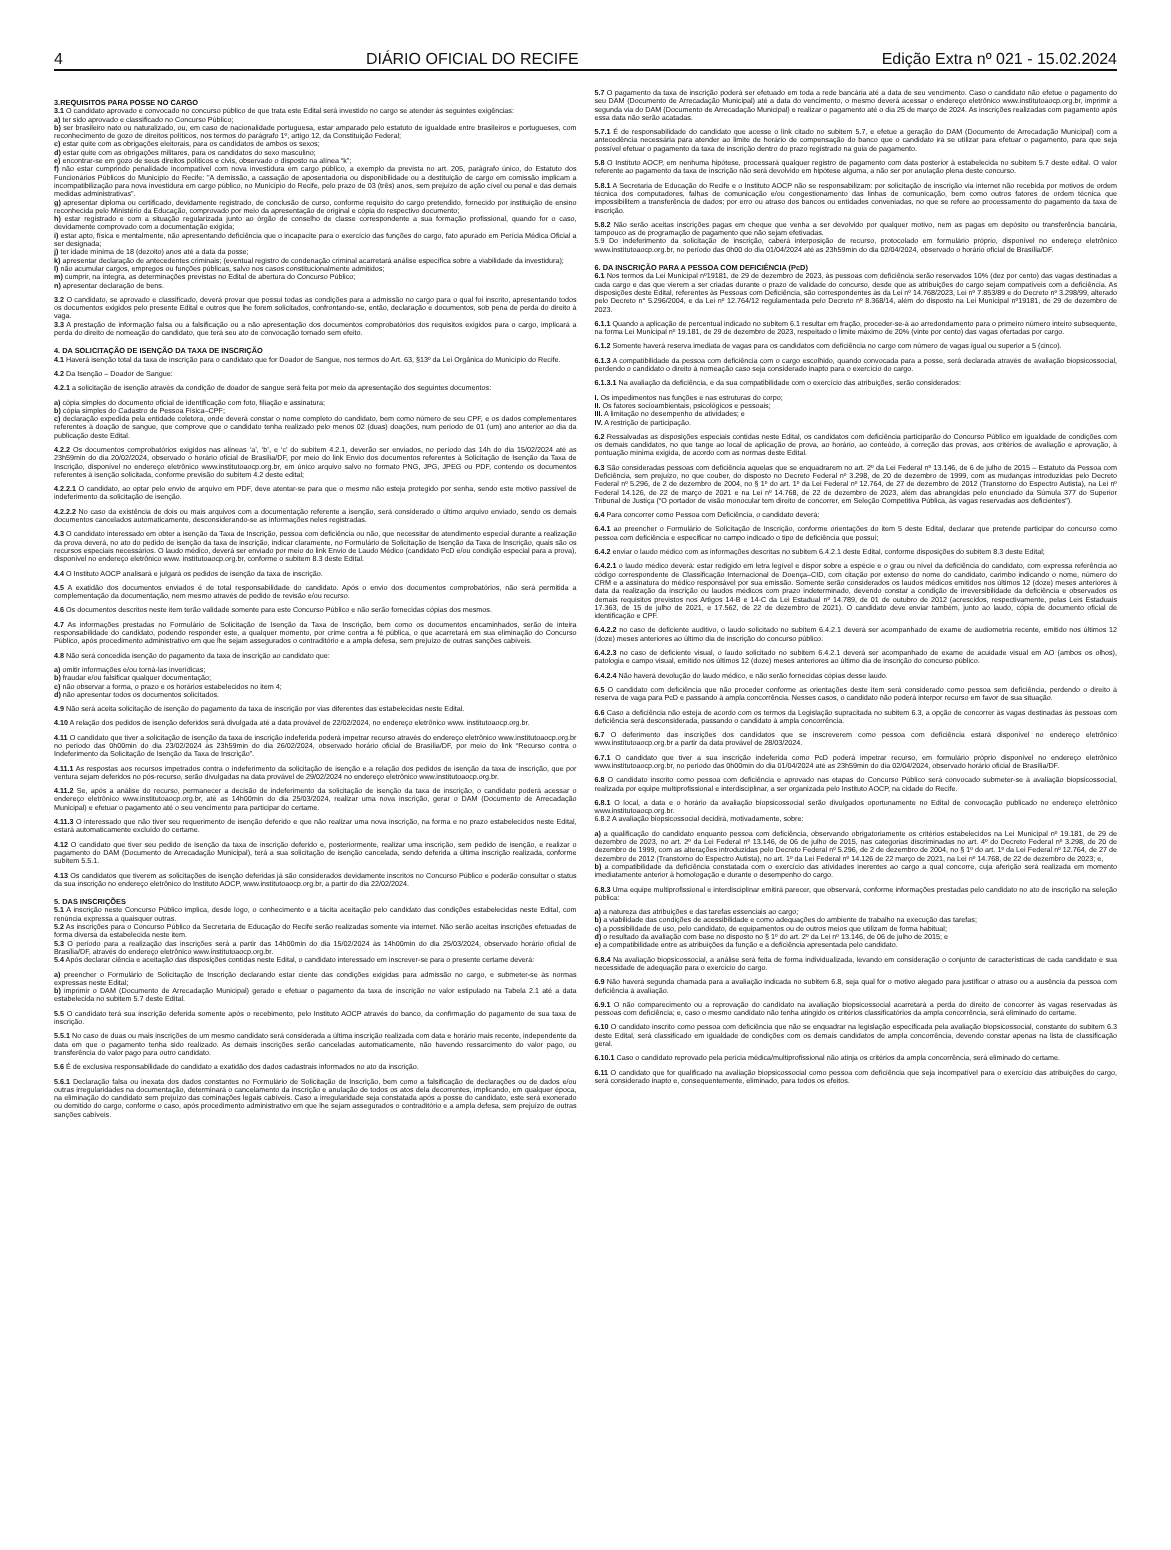4 DIÁRIO OFICIAL DO RECIFE Edição Extra nº 021 - 15.02.2024
3.REQUISITOS PARA POSSE NO CARGO
3.1 O candidato aprovado e convocado no concurso público de que trata este Edital será investido no cargo se atender às seguintes exigências:
a) ter sido aprovado e classificado no Concurso Público;
b) ser brasileiro nato ou naturalizado, ou, em caso de nacionalidade portuguesa, estar amparado pelo estatuto de igualdade entre brasileiros e portugueses, com reconhecimento de gozo de direitos políticos, nos termos do parágrafo 1º, artigo 12, da Constituição Federal;
c) estar quite com as obrigações eleitorais, para os candidatos de ambos os sexos;
d) estar quite com as obrigações militares, para os candidatos do sexo masculino;
e) encontrar-se em gozo de seus direitos políticos e civis, observado o disposto na alínea “k”;
f) não estar cumprindo penalidade incompatível com nova investidura em cargo público, a exemplo da prevista no art. 205, parágrafo único, do Estatuto dos Funcionários Públicos do Município do Recife: "A demissão, a cassação de aposentadoria ou disponibilidade ou a destituição de cargo em comissão implicam a incompatibilização para nova investidura em cargo público, no Município do Recife, pelo prazo de 03 (três) anos, sem prejuízo de ação cível ou penal e das demais medidas administrativas".
g) apresentar diploma ou certificado, devidamente registrado, de conclusão de curso, conforme requisito do cargo pretendido, fornecido por instituição de ensino reconhecida pelo Ministério da Educação, comprovado por meio da apresentação de original e cópia do respectivo documento;
h) estar registrado e com a situação regularizada junto ao órgão de conselho de classe correspondente a sua formação profissional, quando for o caso, devidamente comprovado com a documentação exigida;
i) estar apto, física e mentalmente, não apresentando deficiência que o incapacite para o exercício das funções do cargo, fato apurado em Perícia Médica Oficial a ser designada;
j) ter idade mínima de 18 (dezoito) anos até a data da posse;
k) apresentar declaração de antecedentes criminais; (eventual registro de condenação criminal acarretará análise específica sobre a viabilidade da investidura);
l) não acumular cargos, empregos ou funções públicas, salvo nos casos constitucionalmente admitidos;
m) cumprir, na íntegra, as determinações previstas no Edital de abertura do Concurso Público;
n) apresentar declaração de bens.
3.2 O candidato, se aprovado e classificado, deverá provar que possui todas as condições para a admissão no cargo para o qual foi inscrito, apresentando todos os documentos exigidos pelo presente Edital e outros que lhe forem solicitados, confrontando-se, então, declaração e documentos, sob pena de perda do direito à vaga.
3.3 A prestação de informação falsa ou a falsificação ou a não apresentação dos documentos comprobatórios dos requisitos exigidos para o cargo, implicará a perda do direito de nomeação do candidato, que terá seu ato de convocação tornado sem efeito.
4. DA SOLICITAÇÃO DE ISENÇÃO DA TAXA DE INSCRIÇÃO
4.1 Haverá isenção total da taxa de inscrição para o candidato que for Doador de Sangue, nos termos do Art. 63, §13º da Lei Orgânica do Município do Recife.
4.2 Da Isenção – Doador de Sangue:
4.2.1 a solicitação de isenção através da condição de doador de sangue será feita por meio da apresentação dos seguintes documentos:
a) cópia simples do documento oficial de identificação com foto, filiação e assinatura;
b) cópia simples do Cadastro de Pessoa Física–CPF;
c) declaração expedida pela entidade coletora, onde deverá constar o nome completo do candidato, bem como número de seu CPF, e os dados complementares referentes à doação de sangue, que comprove que o candidato tenha realizado pelo menos 02 (duas) doações, num período de 01 (um) ano anterior ao dia da publicação deste Edital.
4.2.2 Os documentos comprobatórios exigidos nas alíneas ‘a’, ‘b’, e ‘c’ do subitem 4.2.1, deverão ser enviados, no período das 14h do dia 15/02/2024 até as 23h59min do dia 20/02/2024, observado o horário oficial de Brasília/DF, por meio do link Envio dos documentos referentes à Solicitação de Isenção da Taxa de Inscrição, disponível no endereço eletrônico www.institutoaocp.org.br, em único arquivo salvo no formato PNG, JPG, JPEG ou PDF, contendo os documentos referentes à isenção solicitada, conforme previsão do subitem 4.2 deste edital;
4.2.2.1 O candidato, ao optar pelo envio de arquivo em PDF, deve atentar-se para que o mesmo não esteja protegido por senha, sendo este motivo passível de indeferimento da solicitação de isenção.
4.2.2.2 No caso da existência de dois ou mais arquivos com a documentação referente a isenção, será considerado o último arquivo enviado, sendo os demais documentos cancelados automaticamente, desconsiderando-se as informações neles registradas.
4.3 O candidato interessado em obter a isenção da Taxa de Inscrição, pessoa com deficiência ou não, que necessitar de atendimento especial durante a realização da prova deverá, no ato do pedido de isenção da taxa de inscrição, indicar claramente, no Formulário de Solicitação de Isenção da Taxa de Inscrição, quais são os recursos especiais necessários. O laudo médico, deverá ser enviado por meio do link Envio de Laudo Médico (candidato PcD e/ou condição especial para a prova), disponível no endereço eletrônico www. institutoaocp.org.br, conforme o subitem 8.3 deste Edital.
4.4 O Instituto AOCP analisará e julgará os pedidos de isenção da taxa de inscrição.
4.5 A exatidão dos documentos enviados é de total responsabilidade do candidato. Após o envio dos documentos comprobatórios, não será permitida a complementação da documentação, nem mesmo através de pedido de revisão e/ou recurso.
4.6 Os documentos descritos neste item terão validade somente para este Concurso Público e não serão fornecidas cópias dos mesmos.
4.7 As informações prestadas no Formulário de Solicitação de Isenção da Taxa de Inscrição, bem como os documentos encaminhados, serão de inteira responsabilidade do candidato, podendo responder este, a qualquer momento, por crime contra a fé pública, o que acarretará em sua eliminação do Concurso Público, após procedimento administrativo em que lhe sejam assegurados o contraditório e a ampla defesa, sem prejuízo de outras sanções cabíveis.
4.8 Não será concedida isenção do pagamento da taxa de inscrição ao candidato que:
a) omitir informações e/ou torná-las inverídicas;
b) fraudar e/ou falsificar qualquer documentação;
c) não observar a forma, o prazo e os horários estabelecidos no item 4;
d) não apresentar todos os documentos solicitados.
4.9 Não será aceita solicitação de isenção do pagamento da taxa de inscrição por vias diferentes das estabelecidas neste Edital.
4.10 A relação dos pedidos de isenção deferidos será divulgada até a data provável de 22/02/2024, no endereço eletrônico www. institutoaocp.org.br.
4.11 O candidato que tiver a solicitação de isenção da taxa de inscrição indeferida poderá impetrar recurso através do endereço eletrônico www.institutoaocp.org.br no período das 0h00min do dia 23/02/2024 às 23h59min do dia 26/02/2024, observado horário oficial de Brasília/DF, por meio do link “Recurso contra o Indeferimento da Solicitação de Isenção da Taxa de Inscrição”.
4.11.1 As respostas aos recursos impetrados contra o indeferimento da solicitação de isenção e a relação dos pedidos de isenção da taxa de inscrição, que por ventura sejam deferidos no pós-recurso, serão divulgadas na data provável de 29/02/2024 no endereço eletrônico www.institutoaocp.org.br.
4.11.2 Se, após a análise do recurso, permanecer a decisão de indeferimento da solicitação de isenção da taxa de inscrição, o candidato poderá acessar o endereço eletrônico www.institutoaocp.org.br, até as 14h00min do dia 25/03/2024, realizar uma nova inscrição, gerar o DAM (Documento de Arrecadação Municipal) e efetuar o pagamento até o seu vencimento para participar do certame.
4.11.3 O interessado que não tiver seu requerimento de isenção deferido e que não realizar uma nova inscrição, na forma e no prazo estabelecidos neste Edital, estará automaticamente excluído do certame.
4.12 O candidato que tiver seu pedido de isenção da taxa de inscrição deferido e, posteriormente, realizar uma inscrição, sem pedido de isenção, e realizar o pagamento do DAM (Documento de Arrecadação Municipal), terá a sua solicitação de isenção cancelada, sendo deferida a última inscrição realizada, conforme subitem 5.5.1.
4.13 Os candidatos que tiverem as solicitações de isenção deferidas já são considerados devidamente inscritos no Concurso Público e poderão consultar o status da sua inscrição no endereço eletrônico do Instituto AOCP, www.institutoaocp.org.br, a partir do dia 22/02/2024.
5. DAS INSCRIÇÕES
5.1 A inscrição neste Concurso Público implica, desde logo, o conhecimento e a tácita aceitação pelo candidato das condições estabelecidas neste Edital, com renúncia expressa a quaisquer outras.
5.2 As inscrições para o Concurso Público da Secretaria de Educação do Recife serão realizadas somente via internet. Não serão aceitas inscrições efetuadas de forma diversa da estabelecida neste item.
5.3 O período para a realização das inscrições será a partir das 14h00min do dia 15/02/2024 às 14h00min do dia 25/03/2024, observado horário oficial de Brasília/DF, através do endereço eletrônico www.institutoaocp.org.br.
5.4 Após declarar ciência e aceitação das disposições contidas neste Edital, o candidato interessado em inscrever-se para o presente certame deverá:
a) preencher o Formulário de Solicitação de Inscrição declarando estar ciente das condições exigidas para admissão no cargo, e submeter-se às normas expressas neste Edital;
b) imprimir o DAM (Documento de Arrecadação Municipal) gerado e efetuar o pagamento da taxa de inscrição no valor estipulado na Tabela 2.1 até a data estabelecida no subitem 5.7 deste Edital.
5.5 O candidato terá sua inscrição deferida somente após o recebimento, pelo Instituto AOCP através do banco, da confirmação do pagamento de sua taxa de inscrição.
5.5.1 No caso de duas ou mais inscrições de um mesmo candidato será considerada a última inscrição realizada com data e horário mais recente, independente da data em que o pagamento tenha sido realizado. As demais inscrições serão canceladas automaticamente, não havendo ressarcimento do valor pago, ou transferência do valor pago para outro candidato.
5.6 É de exclusiva responsabilidade do candidato a exatidão dos dados cadastrais informados no ato da inscrição.
5.6.1 Declaração falsa ou inexata dos dados constantes no Formulário de Solicitação de Inscrição, bem como a falsificação de declarações ou de dados e/ou outras irregularidades na documentação, determinará o cancelamento da inscrição e anulação de todos os atos dela decorrentes, implicando, em qualquer época, na eliminação do candidato sem prejuízo das cominações legais cabíveis. Caso a irregularidade seja constatada após a posse do candidato, este será exonerado ou demitido do cargo, conforme o caso, após procedimento administrativo em que lhe sejam assegurados o contraditório e a ampla defesa, sem prejuízo de outras sanções cabíveis.
5.7 O pagamento da taxa de inscrição poderá ser efetuado em toda a rede bancária até a data de seu vencimento. Caso o candidato não efetue o pagamento do seu DAM (Documento de Arrecadação Municipal) até a data do vencimento, o mesmo deverá acessar o endereço eletrônico www.institutoaocp.org.br, imprimir a segunda via do DAM (Documento de Arrecadação Municipal) e realizar o pagamento até o dia 25 de março de 2024. As inscrições realizadas com pagamento após essa data não serão acatadas.
5.7.1 É de responsabilidade do candidato que acesse o link citado no subitem 5.7, e efetue a geração do DAM (Documento de Arrecadação Municipal) com a antecedência necessária para atender ao limite de horário de compensação do banco que o candidato irá se utilizar para efetuar o pagamento, para que seja possível efetuar o pagamento da taxa de inscrição dentro do prazo registrado na guia de pagamento.
5.8 O Instituto AOCP, em nenhuma hipótese, processará qualquer registro de pagamento com data posterior à estabelecida no subitem 5.7 deste edital. O valor referente ao pagamento da taxa de inscrição não será devolvido em hipótese alguma, a não ser por anulação plena deste concurso.
5.8.1 A Secretaria de Educação do Recife e o Instituto AOCP não se responsabilizam: por solicitação de inscrição via internet não recebida por motivos de ordem técnica dos computadores, falhas de comunicação e/ou congestionamento das linhas de comunicação, bem como outros fatores de ordem técnica que impossibilitem a transferência de dados; por erro ou atraso dos bancos ou entidades conveniadas, no que se refere ao processamento do pagamento da taxa de inscrição.
5.8.2 Não serão aceitas inscrições pagas em cheque que venha a ser devolvido por qualquer motivo, nem as pagas em depósito ou transferência bancária, tampouco as de programação de pagamento que não sejam efetivadas.
5.9 Do indeferimento da solicitação de inscrição, caberá interposição de recurso, protocolado em formulário próprio, disponível no endereço eletrônico www.institutoaocp.org.br, no período das 0h00 do dia 01/04/2024 até as 23h59min do dia 02/04/2024, observado o horário oficial de Brasília/DF.
6. DA INSCRIÇÃO PARA A PESSOA COM DEFICIÊNCIA (PcD)
6.1 Nos termos da Lei Municipal nº19181, de 29 de dezembro de 2023, às pessoas com deficiência serão reservados 10% (dez por cento) das vagas destinadas a cada cargo e das que vierem a ser criadas durante o prazo de validade do concurso, desde que as atribuições do cargo sejam compatíveis com a deficiência. As disposições deste Edital, referentes às Pessoas com Deficiência, são correspondentes às da Lei nº 14.768/2023, Lei nº 7.853/89 e do Decreto nº 3.298/99, alterado pelo Decreto n° 5.296/2004, e da Lei nº 12.764/12 regulamentada pelo Decreto nº 8.368/14, além do disposto na Lei Municipal nº19181, de 29 de dezembro de 2023.
6.1.1 Quando a aplicação de percentual indicado no subitem 6.1 resultar em fração, proceder-se-á ao arredondamento para o primeiro número inteiro subsequente, na forma Lei Municipal nº 19.181, de 29 de dezembro de 2023, respeitado o limite máximo de 20% (vinte por cento) das vagas ofertadas por cargo.
6.1.2 Somente haverá reserva imediata de vagas para os candidatos com deficiência no cargo com número de vagas igual ou superior a 5 (cinco).
6.1.3 A compatibilidade da pessoa com deficiência com o cargo escolhido, quando convocada para a posse, será declarada através de avaliação biopsicossocial, perdendo o candidato o direito à nomeação caso seja considerado inapto para o exercício do cargo.
6.1.3.1 Na avaliação da deficiência, e da sua compatibilidade com o exercício das atribuições, serão considerados:
I. Os impedimentos nas funções e nas estruturas do corpo;
II. Os fatores socioambientais, psicológicos e pessoais;
III. A limitação no desempenho de atividades; e
IV. A restrição de participação.
6.2 Ressalvadas as disposições especiais contidas neste Edital, os candidatos com deficiência participarão do Concurso Público em igualdade de condições com os demais candidatos, no que tange ao local de aplicação de prova, ao horário, ao conteúdo, à correção das provas, aos critérios de avaliação e aprovação, à pontuação mínima exigida, de acordo com as normas deste Edital.
6.3 São consideradas pessoas com deficiência aquelas que se enquadrarem no art. 2º da Lei Federal nº 13.146, de 6 de julho de 2015 – Estatuto da Pessoa com Deficiência, sem prejuízo, no que couber, do disposto no Decreto Federal nº 3.298, de 20 de dezembro de 1999, com as mudanças introduzidas pelo Decreto Federal nº 5.296, de 2 de dezembro de 2004, no § 1º do art. 1º da Lei Federal nº 12.764, de 27 de dezembro de 2012 (Transtorno do Espectro Autista), na Lei nº Federal 14.126, de 22 de março de 2021 e na Lei nº 14.768, de 22 de dezembro de 2023, além das abrangidas pelo enunciado da Súmula 377 do Superior Tribunal de Justiça (“O portador de visão monocular tem direito de concorrer, em Seleção Competitiva Pública, às vagas reservadas aos deficientes”).
6.4 Para concorrer como Pessoa com Deficiência, o candidato deverá:
6.4.1 ao preencher o Formulário de Solicitação de Inscrição, conforme orientações do item 5 deste Edital, declarar que pretende participar do concurso como pessoa com deficiência e especificar no campo indicado o tipo de deficiência que possui;
6.4.2 enviar o laudo médico com as informações descritas no subitem 6.4.2.1 deste Edital, conforme disposições do subitem 8.3 deste Edital;
6.4.2.1 o laudo médico deverá: estar redigido em letra legível e dispor sobre a espécie e o grau ou nível da deficiência do candidato, com expressa referência ao código correspondente de Classificação Internacional de Doença–CID, com citação por extenso do nome do candidato, carimbo indicando o nome, número do CRM e a assinatura do médico responsável por sua emissão. Somente serão considerados os laudos médicos emitidos nos últimos 12 (doze) meses anteriores à data da realização da inscrição ou laudos médicos com prazo indeterminado, devendo constar a condição de irreversibilidade da deficiência e observados os demais requisitos previstos nos Artigos 14-B e 14-C da Lei Estadual nº 14.789, de 01 de outubro de 2012 (acrescidos, respectivamente, pelas Leis Estaduais 17.363, de 15 de julho de 2021, e 17.562, de 22 de dezembro de 2021). O candidato deve enviar também, junto ao laudo, cópia de documento oficial de identificação e CPF.
6.4.2.2 no caso de deficiente auditivo, o laudo solicitado no subitem 6.4.2.1 deverá ser acompanhado de exame de audiometria recente, emitido nos últimos 12 (doze) meses anteriores ao último dia de inscrição do concurso público.
6.4.2.3 no caso de deficiente visual, o laudo solicitado no subitem 6.4.2.1 deverá ser acompanhado de exame de acuidade visual em AO (ambos os olhos), patologia e campo visual, emitido nos últimos 12 (doze) meses anteriores ao último dia de inscrição do concurso público.
6.4.2.4 Não haverá devolução do laudo médico, e não serão fornecidas cópias desse laudo.
6.5 O candidato com deficiência que não proceder conforme as orientações deste item será considerado como pessoa sem deficiência, perdendo o direito à reserva de vaga para PcD e passando à ampla concorrência. Nesses casos, o candidato não poderá interpor recurso em favor de sua situação.
6.6 Caso a deficiência não esteja de acordo com os termos da Legislação supracitada no subitem 6.3, a opção de concorrer às vagas destinadas às pessoas com deficiência será desconsiderada, passando o candidato à ampla concorrência.
6.7 O deferimento das inscrições dos candidatos que se inscreverem como pessoa com deficiência estará disponível no endereço eletrônico www.institutoaocp.org.br a partir da data provável de 28/03/2024.
6.7.1 O candidato que tiver a sua inscrição indeferida como PcD poderá impetrar recurso, em formulário próprio disponível no endereço eletrônico www.institutoaocp.org.br, no período das 0h00min do dia 01/04/2024 até as 23h59min do dia 02/04/2024, observado horário oficial de Brasília/DF.
6.8 O candidato inscrito como pessoa com deficiência e aprovado nas etapas do Concurso Público será convocado submeter-se à avaliação biopsicossocial, realizada por equipe multiprofissional e interdisciplinar, a ser organizada pelo Instituto AOCP, na cidade do Recife.
6.8.1 O local, a data e o horário da avaliação biopsicossocial serão divulgados oportunamente no Edital de convocação publicado no endereço eletrônico www.institutoaocp.org.br.
6.8.2 A avaliação biopsicossocial decidirá, motivadamente, sobre:
a) a qualificação do candidato enquanto pessoa com deficiência, observando obrigatoriamente os critérios estabelecidos na Lei Municipal nº 19.181, de 29 de dezembro de 2023, no art. 2º da Lei Federal nº 13.146, de 06 de julho de 2015, nas categorias discriminadas no art. 4º do Decreto Federal nº 3.298, de 20 de dezembro de 1999, com as alterações introduzidas pelo Decreto Federal nº 5.296, de 2 de dezembro de 2004, no § 1º do art. 1º da Lei Federal nº 12.764, de 27 de dezembro de 2012 (Transtorno do Espectro Autista), no art. 1º da Lei Federal nº 14.126 de 22 março de 2021, na Lei nº 14.768, de 22 de dezembro de 2023; e,
b) a compatibilidade da deficiência constatada com o exercício das atividades inerentes ao cargo a qual concorre, cuja aferição será realizada em momento imediatamente anterior à homologação e durante o desempenho do cargo.
6.8.3 Uma equipe multiprofissional e interdisciplinar emitirá parecer, que observará, conforme informações prestadas pelo candidato no ato de inscrição na seleção pública:
a) a natureza das atribuições e das tarefas essenciais ao cargo;
b) a viabilidade das condições de acessibilidade e como adequações do ambiente de trabalho na execução das tarefas;
c) a possibilidade de uso, pelo candidato, de equipamentos ou de outros meios que utilizam de forma habitual;
d) o resultado da avaliação com base no disposto no § 1º do art. 2º da Lei nº 13.146, de 06 de julho de 2015; e
e) a compatibilidade entre as atribuições da função e a deficiência apresentada pelo candidato.
6.8.4 Na avaliação biopsicossocial, a análise será feita de forma individualizada, levando em consideração o conjunto de características de cada candidato e sua necessidade de adequação para o exercício do cargo.
6.9 Não haverá segunda chamada para a avaliação indicada no subitem 6.8, seja qual for o motivo alegado para justificar o atraso ou a ausência da pessoa com deficiência à avaliação.
6.9.1 O não comparecimento ou a reprovação do candidato na avaliação biopsicossocial acarretará a perda do direito de concorrer às vagas reservadas às pessoas com deficiência; e, caso o mesmo candidato não tenha atingido os critérios classificatórios da ampla concorrência, será eliminado do certame.
6.10 O candidato inscrito como pessoa com deficiência que não se enquadrar na legislação especificada pela avaliação biopsicossocial, constante do subitem 6.3 deste Edital, será classificado em igualdade de condições com os demais candidatos de ampla concorrência, devendo constar apenas na lista de classificação geral.
6.10.1 Caso o candidato reprovado pela perícia médica/multiprofissional não atinja os critérios da ampla concorrência, será eliminado do certame.
6.11 O candidato que for qualificado na avaliação biopsicossocial como pessoa com deficiência que seja incompatível para o exercício das atribuições do cargo, será considerado inapto e, consequentemente, eliminado, para todos os efeitos.